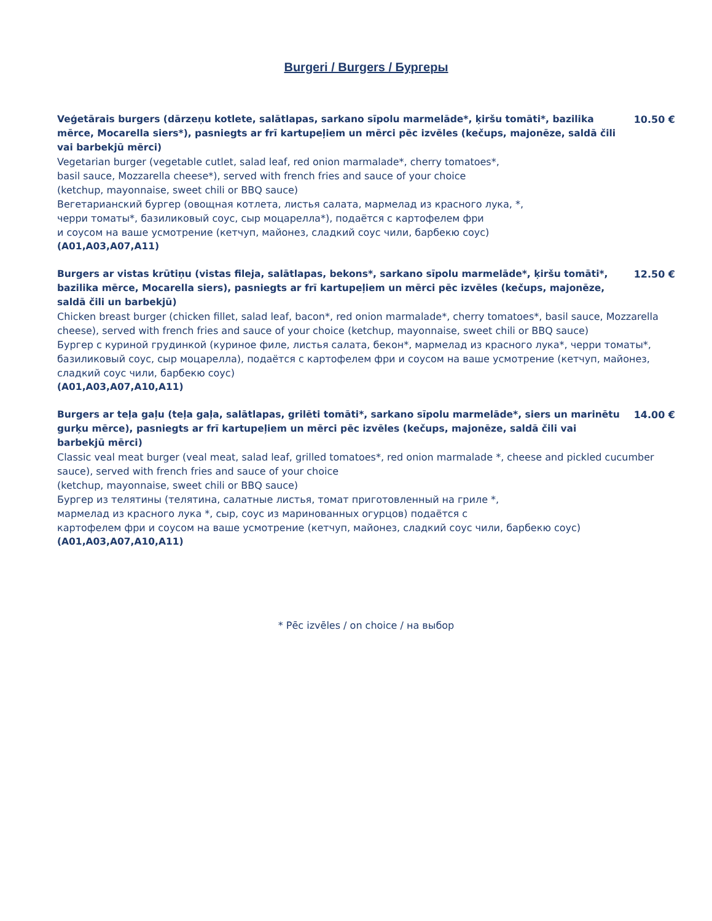Burgeri / Burgers / Бургеры
Veģetārais burgers (dārzeņu kotlete, salātlapas, sarkano sīpolu marmelāde*, ķiršu tomāti*, bazilika mērce, Mocarella siers*), pasniegts ar frī kartupeļiem un mērci pēc izvēles (kečups, majonēze, saldā čili vai barbekjū mērci)
10.50 €
Vegetarian burger (vegetable cutlet, salad leaf, red onion marmalade*, cherry tomatoes*,
basil sauce, Mozzarella cheese*), served with french fries and sauce of your choice
(ketchup, mayonnaise, sweet chili or BBQ sauce)
Вегетарианский бургер (овощная котлета, листья салата, мармелад из красного лука, *,
черри томаты*, базиликовый соус, сыр моцарелла*), подаётся с картофелем фри
и соусом на ваше усмотрение (кетчуп, майонез, сладкий соус чили, барбекю соус)
(A01,A03,A07,A11)
Burgers ar vistas krūtiņu (vistas fileja, salātlapas, bekons*, sarkano sīpolu marmelāde*, ķiršu tomāti*, bazilika mērce, Mocarella siers), pasniegts ar frī kartupeļiem un mērci pēc izvēles (kečups, majonēze, saldā čili un barbekjū)
12.50 €
Chicken breast burger (chicken fillet, salad leaf, bacon*, red onion marmalade*, cherry tomatoes*, basil sauce, Mozzarella cheese), served with french fries and sauce of your choice (ketchup, mayonnaise, sweet chili or BBQ sauce)
Бургер с куриной грудинкой (куриное филе, листья салата, бекон*, мармелад из красного лука*, черри томаты*, базиликовый соус, сыр моцарелла), подаётся с картофелем фри и соусом на ваше усмотрение (кетчуп, майонез, сладкий соус чили, барбекю соус)
(A01,A03,A07,A10,A11)
Burgers ar teļa gaļu (teļa gaļa, salātlapas, grilēti tomāti*, sarkano sīpolu marmelāde*, siers un marinētu gurķu mērce), pasniegts ar frī kartupeļiem un mērci pēc izvēles (kečups, majonēze, saldā čili vai barbekjū mērci)
14.00 €
Classic veal meat burger (veal meat, salad leaf, grilled tomatoes*, red onion marmalade *, cheese and pickled cucumber sauce), served with french fries and sauce of your choice
(ketchup, mayonnaise, sweet chili or BBQ sauce)
Бургер из телятины (телятина, салатные листья, томат приготовленный на гриле *,
мармелад из красного лука *, сыр, соус из маринованных огурцов) подаётся с
картофелем фри и соусом на ваше усмотрение (кетчуп, майонез, сладкий соус чили, барбекю соус)
(A01,A03,A07,A10,A11)
* Pēc izvēles / on choice / на выбор